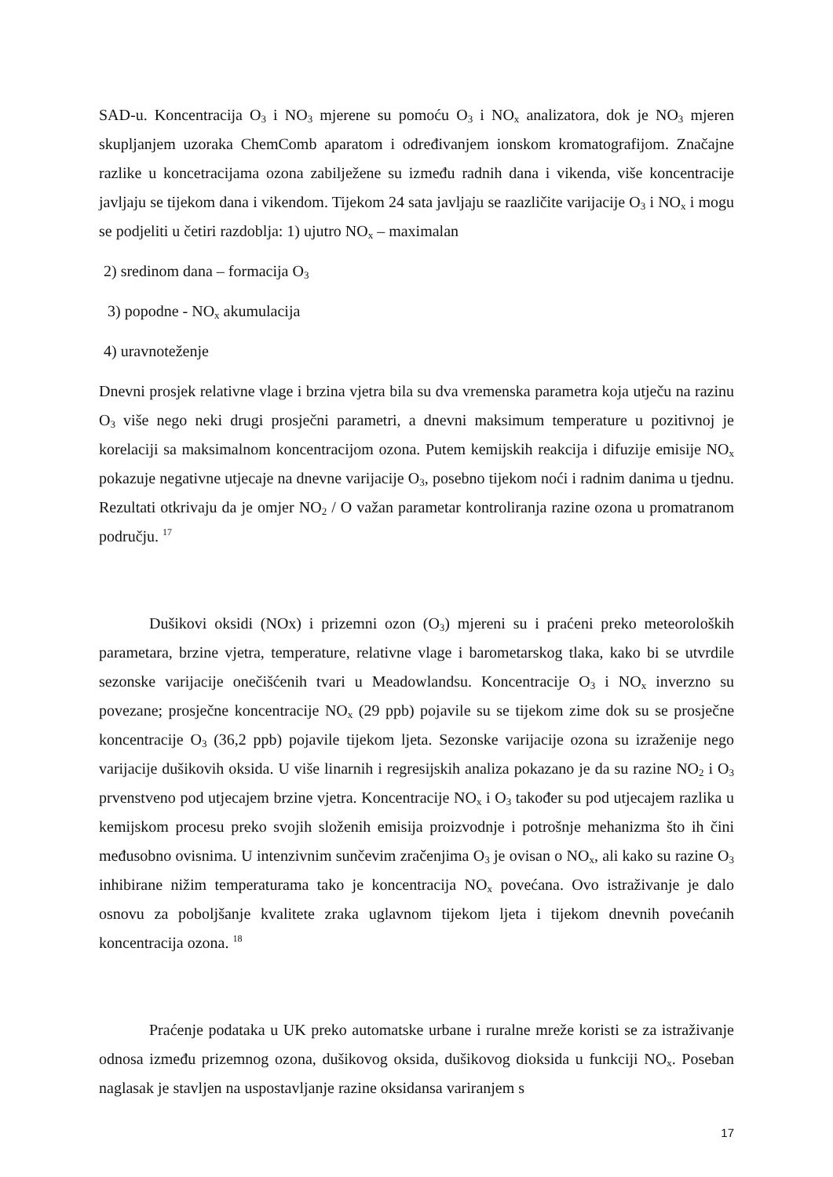SAD-u. Koncentracija O<sub>3</sub> i NO<sub>3</sub> mjerene su pomoću O<sub>3</sub> i NO<sub>x</sub> analizatora, dok je NO<sub>3</sub> mjeren skupljanjem uzoraka ChemComb aparatom i određivanjem ionskom kromatografijom. Značajne razlike u koncetracijama ozona zabilježene su između radnih dana i vikenda, više koncentracije javljaju se tijekom dana i vikendom. Tijekom 24 sata javljaju se raazličite varijacije O<sub>3</sub> i NO<sub>x</sub> i mogu se podjeliti u četiri razdoblja: 1) ujutro NO<sub>x</sub> – maximalan
2) sredinom dana – formacija O<sub>3</sub>
3) popodne - NO<sub>x</sub> akumulacija
4) uravnoteženje
Dnevni prosjek relativne vlage i brzina vjetra bila su dva vremenska parametra koja utječu na razinu O<sub>3</sub> više nego neki drugi prosječni parametri, a dnevni maksimum temperature u pozitivnoj je korelaciji sa maksimalnom koncentracijom ozona. Putem kemijskih reakcija i difuzije emisije NO<sub>x</sub> pokazuje negativne utjecaje na dnevne varijacije O<sub>3</sub>, posebno tijekom noći i radnim danima u tjednu. Rezultati otkrivaju da je omjer NO<sub>2</sub> / O važan parametar kontroliranja razine ozona u promatranom području. <sup>17</sup>
Dušikovi oksidi (NOx) i prizemni ozon (O<sub>3</sub>) mjereni su i praćeni preko meteoroloških parametara, brzine vjetra, temperature, relativne vlage i barometarskog tlaka, kako bi se utvrdile sezonske varijacije onečišćenih tvari u Meadowlandsu. Koncentracije O<sub>3</sub> i NO<sub>x</sub> inverzno su povezane; prosječne koncentracije NO<sub>x</sub> (29 ppb) pojavile su se tijekom zime dok su se prosječne koncentracije O<sub>3</sub> (36,2 ppb) pojavile tijekom ljeta. Sezonske varijacije ozona su izraženije nego varijacije dušikovih oksida. U više linarnih i regresijskih analiza pokazano je da su razine NO<sub>2</sub> i O<sub>3</sub> prvenstveno pod utjecajem brzine vjetra. Koncentracije NO<sub>x</sub> i O<sub>3</sub> također su pod utjecajem razlika u kemijskom procesu preko svojih složenih emisija proizvodnje i potrošnje mehanizma što ih čini međusobno ovisnima. U intenzivnim sunčevim zračenjima O<sub>3</sub> je ovisan o NO<sub>x</sub>, ali kako su razine O<sub>3</sub> inhibirane nižim temperaturama tako je koncentracija NO<sub>x</sub> povećana. Ovo istraživanje je dalo osnovu za poboljšanje kvalitete zraka uglavnom tijekom ljeta i tijekom dnevnih povećanih koncentracija ozona. <sup>18</sup>
Praćenje podataka u UK preko automatske urbane i ruralne mreže koristi se za istraživanje odnosa između prizemnog ozona, dušikovog oksida, dušikovog dioksida u funkciji NO<sub>x</sub>. Poseban naglasak je stavljen na uspostavljanje razine oksidansa variranjem s
17